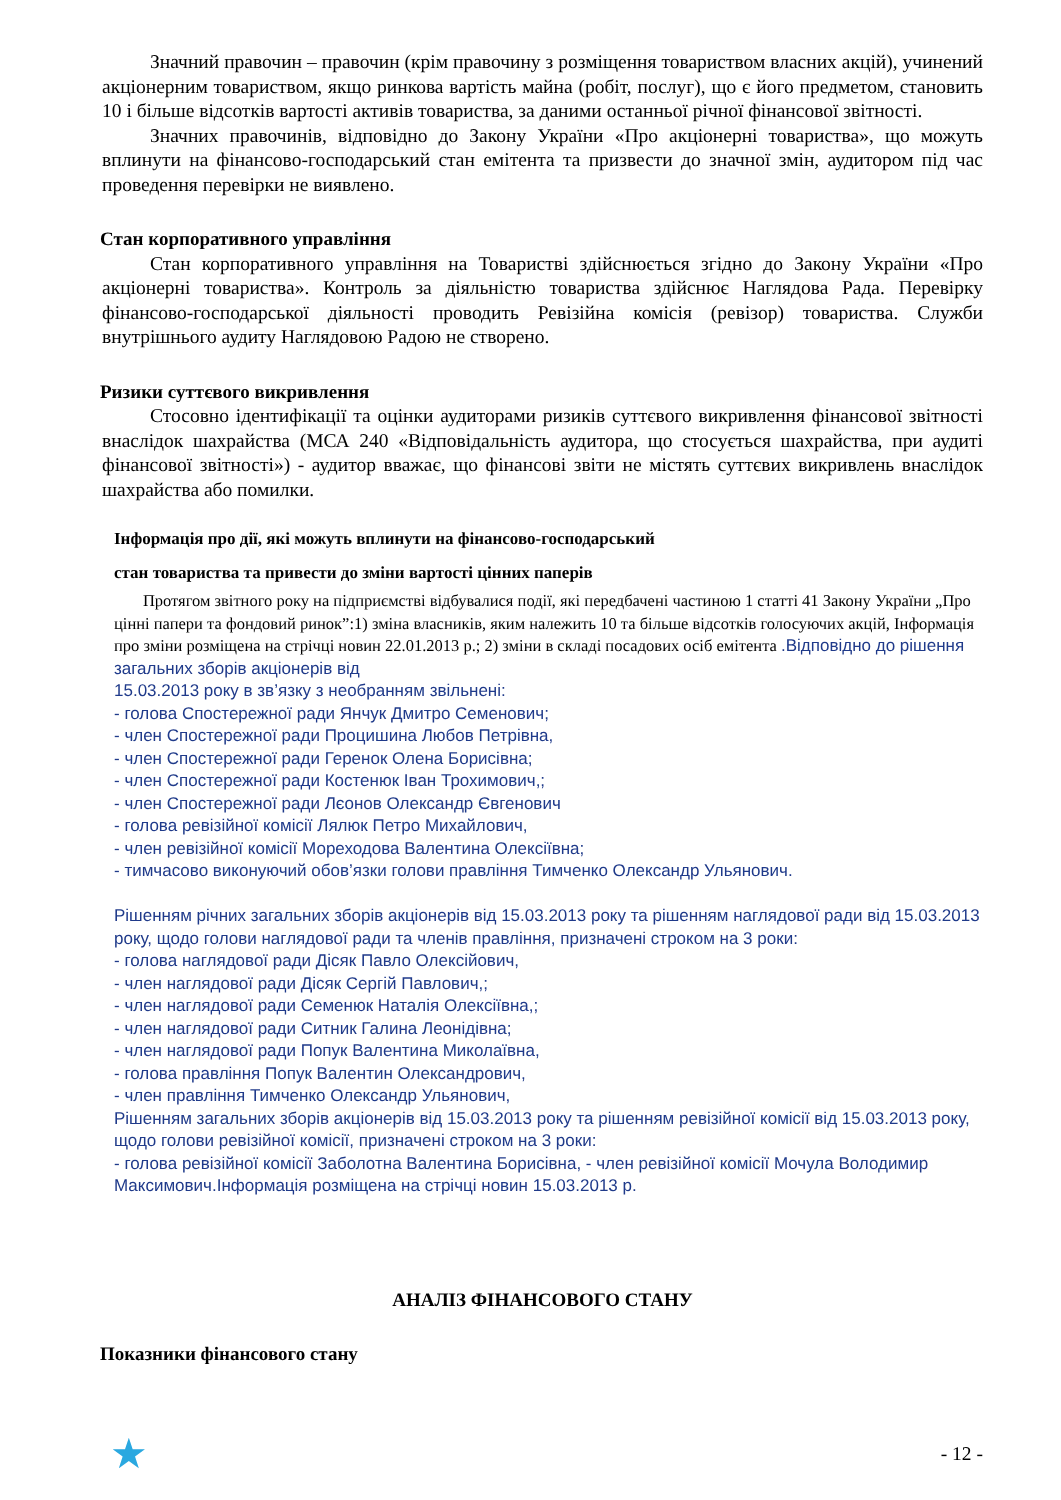Значний правочин – правочин (крім правочину з розміщення товариством власних акцій), учинений акціонерним товариством, якщо ринкова вартість майна (робіт, послуг), що є його предметом, становить 10 і більше відсотків вартості активів товариства, за даними останньої річної фінансової звітності.
Значних правочинів, відповідно до Закону України «Про акціонерні товариства», що можуть вплинути на фінансово-господарський стан емітента та призвести до значної змін, аудитором під час проведення перевірки не виявлено.
Стан корпоративного управління
Стан корпоративного управління на Товаристві здійснюється згідно до Закону України «Про акціонерні товариства». Контроль за діяльністю товариства здійснює Наглядова Рада. Перевірку фінансово-господарської діяльності проводить Ревізійна комісія (ревізор) товариства. Служби внутрішнього аудиту Наглядовою Радою не створено.
Ризики суттєвого викривлення
Стосовно ідентифікації та оцінки аудиторами ризиків суттєвого викривлення фінансової звітності внаслідок шахрайства (МСА 240 «Відповідальність аудитора, що стосується шахрайства, при аудиті фінансової звітності») - аудитор вважає, що фінансові звіти не містять суттєвих викривлень внаслідок шахрайства або помилки.
Інформація про дії, які можуть вплинути на фінансово-господарський
стан товариства та привести до зміни вартості цінних паперів
Протягом звітного року на підприємстві відбувалися події, які передбачені частиною 1 статті 41 Закону України „Про цінні папери та фондовий ринок”:1) зміна власників, яким належить 10 та більше відсотків голосуючих акцій, Інформація про зміни розміщена на стрічці новин 22.01.2013 р.; 2) зміни в складі посадових осіб емітента .Відповідно до рішення загальних зборів акціонерів від
15.03.2013 року в зв’язку з необранням звільнені:
- голова Спостережної ради Янчук Дмитро Семенович;
- член Спостережної ради Процишина Любов Петрівна,
- член Спостережної ради Геренок Олена Борисівна;
- член Спостережної ради Костенюк Іван Трохимович,;
- член Спостережної ради Лєонов Олександр Євгенович
- голова ревізійної комісії Лялюк Петро Михайлович,
- член ревізійної комісії Мореходова Валентина Олексіївна;
- тимчасово виконуючий обов’язки голови правління Тимченко Олександр Ульянович.
Рішенням річних загальних зборів акціонерів від 15.03.2013 року та рішенням наглядової ради від 15.03.2013 року, щодо голови наглядової ради та членів правління, призначені строком на 3 роки:
- голова наглядової ради Дісяк Павло Олексійович,
- член наглядової ради Дісяк Сергій Павлович,;
- член наглядової ради Семенюк Наталія Олексіївна,;
- член наглядової ради Ситник Галина Леонідівна;
- член наглядової ради Попук Валентина Миколаївна,
- голова правління Попук Валентин Олександрович,
- член правління Тимченко Олександр Ульянович,
Рішенням загальних зборів акціонерів від 15.03.2013 року та рішенням ревізійної комісії від 15.03.2013 року, щодо голови ревізійної комісії, призначені строком на 3 роки:
- голова ревізійної комісії Заболотна Валентина Борисівна, - член ревізійної комісії Мочула Володимир Максимович.Інформація розміщена на стрічці новин 15.03.2013 р.
АНАЛІЗ ФІНАНСОВОГО СТАНУ
Показники фінансового стану
★ - 12 -